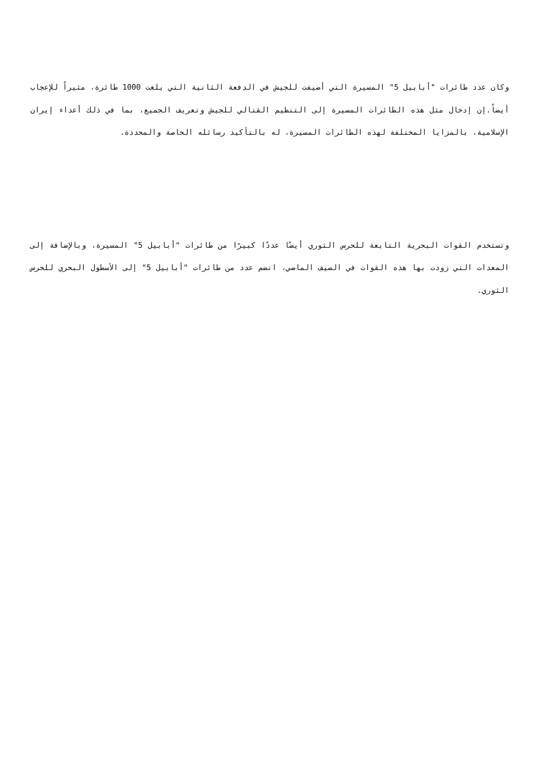وكان عدد طائرات "أبابيل 5" المسيرة التي أضيفت للجيش في الدفعة الثانية التي بلغت 1000 طائرة، مثيراً للإعجاب أيضاً.إن إدخال مثل هذه الطائرات المسيرة إلى التنظيم القتالي للجيش وتعريف الجميع، بما في ذلك أعداء إيران الإسلامية، بالمزايا المختلفة لهذه الطائرات المسيرة، له بالتأكيد رسائله الخاصة والمحددة.
وتستخدم القوات البحرية التابعة للحرس الثوري أيضًا عددًا كبيرًا من طائرات "أبابيل 5" المسيرة، وبالإضافة إلى المعدات التي زودت بها هذه القوات في الصيف الماضي، انضم عدد من طائرات "أبابيل 5" إلى الأسطول البحري للحرس الثوري.